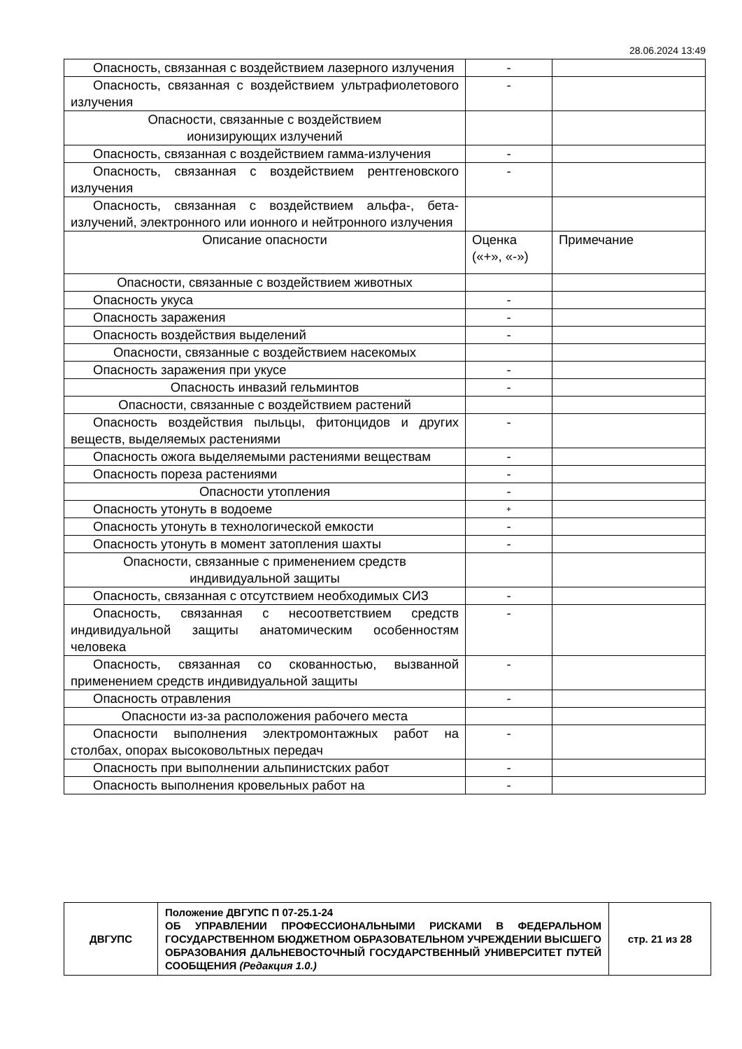28.06.2024 13:49
| Опасность, связанная с воздействием лазерного излучения | - | |
| Опасность, связанная с воздействием ультрафиолетового излучения | - | |
| Опасности, связанные с воздействием ионизирующих излучений | | |
| Опасность, связанная с воздействием гамма-излучения | - | |
| Опасность, связанная с воздействием рентгеновского излучения | - | |
| Опасность, связанная с воздействием альфа-, бета-излучений, электронного или ионного и нейтронного излучения | | |
| Описание опасности | Оценка («+», «-») | Примечание |
| Опасности, связанные с воздействием животных | | |
| Опасность укуса | - | |
| Опасность заражения | - | |
| Опасность воздействия выделений | - | |
| Опасности, связанные с воздействием насекомых | | |
| Опасность заражения при укусе | - | |
| Опасность инвазий гельминтов | - | |
| Опасности, связанные с воздействием растений | | |
| Опасность воздействия пыльцы, фитонцидов и других веществ, выделяемых растениями | - | |
| Опасность ожога выделяемыми растениями веществам | - | |
| Опасность пореза растениями | - | |
| Опасности утопления | - | |
| Опасность утонуть в водоеме | + | |
| Опасность утонуть в технологической емкости | - | |
| Опасность утонуть в момент затопления шахты | - | |
| Опасности, связанные с применением средств индивидуальной защиты | | |
| Опасность, связанная с отсутствием необходимых СИЗ | - | |
| Опасность, связанная с несоответствием средств индивидуальной защиты анатомическим особенностям человека | - | |
| Опасность, связанная со скованностью, вызванной применением средств индивидуальной защиты | - | |
| Опасность отравления | - | |
| Опасности из-за расположения рабочего места | | |
| Опасности выполнения электромонтажных работ на столбах, опорах высоковольтных передач | - | |
| Опасность при выполнении альпинистских работ | - | |
| Опасность выполнения кровельных работ на | - | |
| ДВГУПС | Положение ДВГУПС П 07-25.1-24 ОБ УПРАВЛЕНИИ ПРОФЕССИОНАЛЬНЫМИ РИСКАМИ В ФЕДЕРАЛЬНОМ ГОСУДАРСТВЕННОМ БЮДЖЕТНОМ ОБРАЗОВАТЕЛЬНОМ УЧРЕЖДЕНИИ ВЫСШЕГО ОБРАЗОВАНИЯ ДАЛЬНЕВОСТОЧНЫЙ ГОСУДАРСТВЕННЫЙ УНИВЕРСИТЕТ ПУТЕЙ СООБЩЕНИЯ (Редакция 1.0.) | стр. 21 из 28 |